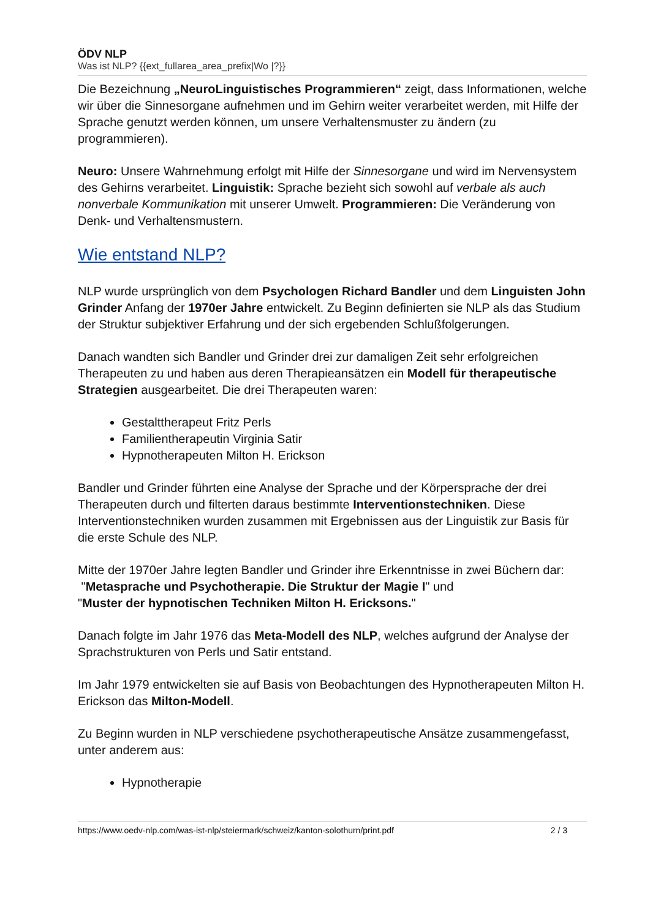ÖDV NLP
Was ist NLP? {{ext_fullarea_area_prefix|Wo |?}}
Die Bezeichnung „NeuroLinguistisches Programmieren“ zeigt, dass Informationen, welche wir über die Sinnesorgane aufnehmen und im Gehirn weiter verarbeitet werden, mit Hilfe der Sprache genutzt werden können, um unsere Verhaltensmuster zu ändern (zu programmieren).
Neuro: Unsere Wahrnehmung erfolgt mit Hilfe der Sinnesorgane und wird im Nervensystem des Gehirns verarbeitet. Linguistik: Sprache bezieht sich sowohl auf verbale als auch nonverbale Kommunikation mit unserer Umwelt. Programmieren: Die Veränderung von Denk- und Verhaltensmustern.
Wie entstand NLP?
NLP wurde ursprünglich von dem Psychologen Richard Bandler und dem Linguisten John Grinder Anfang der 1970er Jahre entwickelt. Zu Beginn definierten sie NLP als das Studium der Struktur subjektiver Erfahrung und der sich ergebenden Schlußfolgerungen.
Danach wandten sich Bandler und Grinder drei zur damaligen Zeit sehr erfolgreichen Therapeuten zu und haben aus deren Therapieansätzen ein Modell für therapeutische Strategien ausgearbeitet. Die drei Therapeuten waren:
Gestalttherapeut Fritz Perls
Familientherapeutin Virginia Satir
Hypnotherapeuten Milton H. Erickson
Bandler und Grinder führten eine Analyse der Sprache und der Körpersprache der drei Therapeuten durch und filterten daraus bestimmte Interventionstechniken. Diese Interventionstechniken wurden zusammen mit Ergebnissen aus der Linguistik zur Basis für die erste Schule des NLP.
Mitte der 1970er Jahre legten Bandler und Grinder ihre Erkenntnisse in zwei Büchern dar:
"Metasprache und Psychotherapie. Die Struktur der Magie I" und
"Muster der hypnotischen Techniken Milton H. Ericksons."
Danach folgte im Jahr 1976 das Meta-Modell des NLP, welches aufgrund der Analyse der Sprachstrukturen von Perls und Satir entstand.
Im Jahr 1979 entwickelten sie auf Basis von Beobachtungen des Hypnotherapeuten Milton H. Erickson das Milton-Modell.
Zu Beginn wurden in NLP verschiedene psychotherapeutische Ansätze zusammengefasst, unter anderem aus:
Hypnotherapie
https://www.oedv-nlp.com/was-ist-nlp/steiermark/schweiz/kanton-solothurn/print.pdf 2 / 3